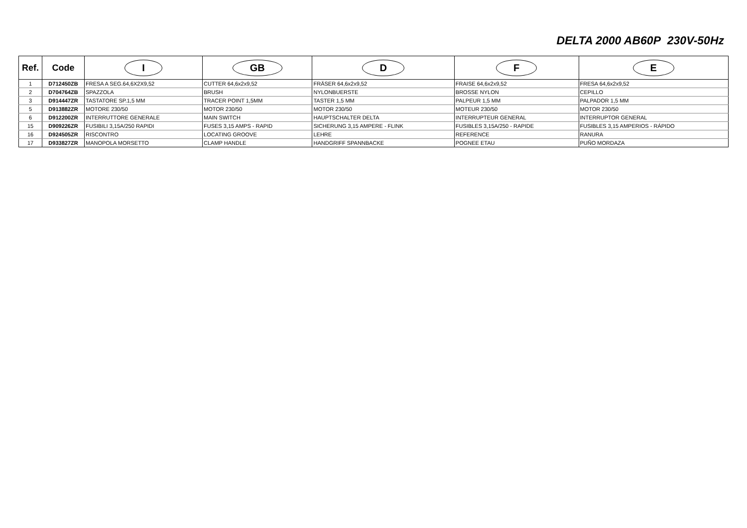DELTA 2000 AB60P 230V-50Hz
| Ref. | Code | I | GB | D | F | E |
| --- | --- | --- | --- | --- | --- | --- |
| 1 | D712450ZB | FRESA A SEG.64,6X2X9,52 | CUTTER 64,6x2x9,52 | FRÄSER 64,6x2x9,52 | FRAISE 64,6x2x9,52 | FRESA 64,6x2x9,52 |
| 2 | D704764ZB | SPAZZOLA | BRUSH | NYLONBUERSTE | BROSSE NYLON | CEPILLO |
| 3 | D914447ZR | TASTATORE SP.1,5 MM | TRACER POINT 1,5MM | TASTER 1,5 MM | PALPEUR 1,5 MM | PALPADOR 1,5 MM |
| 5 | D913882ZR | MOTORE 230/50 | MOTOR 230/50 | MOTOR 230/50 | MOTEUR 230/50 | MOTOR 230/50 |
| 6 | D912200ZR | INTERRUTTORE GENERALE | MAIN SWITCH | HAUPTSCHALTER DELTA | INTERRUPTEUR GENERAL | INTERRUPTOR GENERAL |
| 15 | D909226ZR | FUSIBILI 3,15A/250 RAPIDI | FUSES 3,15 AMPS - RAPID | SICHERUNG 3,15 AMPERE - FLINK | FUSIBLES 3,15A/250 - RAPIDE | FUSIBLES 3,15 AMPERIOS - RÁPIDO |
| 16 | D924505ZR | RISCONTRO | LOCATING GROOVE | LEHRE | REFERENCE | RANURA |
| 17 | D933827ZR | MANOPOLA MORSETTO | CLAMP HANDLE | HANDGRIFF SPANNBACKE | POGNEE ETAU | PUÑO MORDAZA |